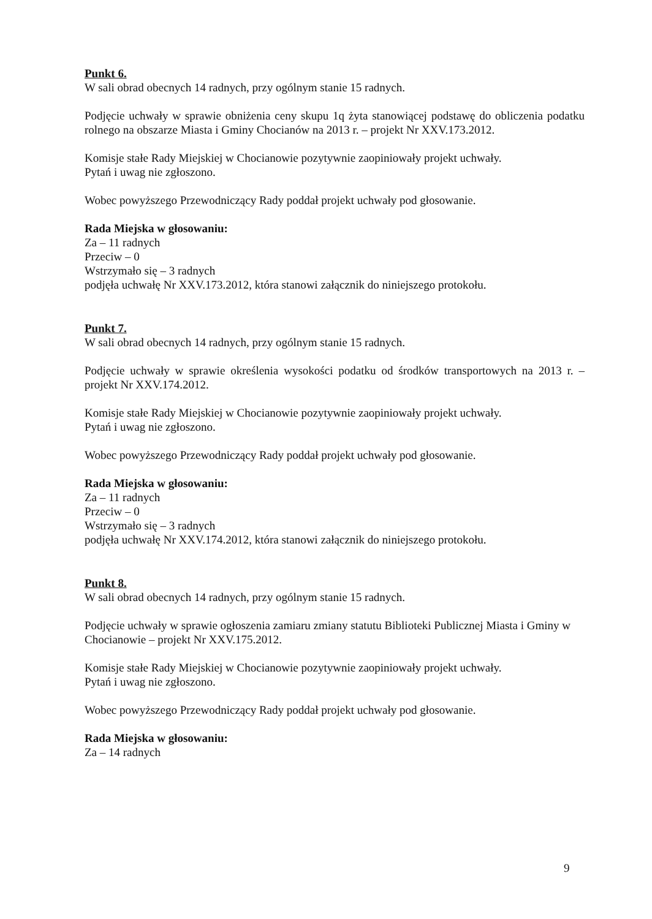Punkt 6.
W sali obrad obecnych 14 radnych, przy ogólnym stanie 15 radnych.
Podjęcie uchwały w sprawie obniżenia ceny skupu 1q żyta stanowiącej podstawę do obliczenia podatku rolnego na obszarze Miasta i Gminy Chocianów na 2013 r. – projekt Nr XXV.173.2012.
Komisje stałe Rady Miejskiej w Chocianowie pozytywnie zaopiniowały projekt uchwały.
Pytań i uwag nie zgłoszono.
Wobec powyższego Przewodniczący Rady poddał projekt uchwały pod głosowanie.
Rada Miejska w głosowaniu:
Za – 11 radnych
Przeciw – 0
Wstrzymało się – 3 radnych
podjęła uchwałę Nr XXV.173.2012, która stanowi załącznik do niniejszego protokołu.
Punkt 7.
W sali obrad obecnych 14 radnych, przy ogólnym stanie 15 radnych.
Podjęcie uchwały w sprawie określenia wysokości podatku od środków transportowych na 2013 r. – projekt Nr XXV.174.2012.
Komisje stałe Rady Miejskiej w Chocianowie pozytywnie zaopiniowały projekt uchwały.
Pytań i uwag nie zgłoszono.
Wobec powyższego Przewodniczący Rady poddał projekt uchwały pod głosowanie.
Rada Miejska w głosowaniu:
Za – 11 radnych
Przeciw – 0
Wstrzymało się – 3 radnych
podjęła uchwałę Nr XXV.174.2012, która stanowi załącznik do niniejszego protokołu.
Punkt 8.
W sali obrad obecnych 14 radnych, przy ogólnym stanie 15 radnych.
Podjęcie uchwały w sprawie ogłoszenia zamiaru zmiany statutu Biblioteki Publicznej Miasta i Gminy w Chocianowie – projekt Nr XXV.175.2012.
Komisje stałe Rady Miejskiej w Chocianowie pozytywnie zaopiniowały projekt uchwały.
Pytań i uwag nie zgłoszono.
Wobec powyższego Przewodniczący Rady poddał projekt uchwały pod głosowanie.
Rada Miejska w głosowaniu:
Za – 14 radnych
9